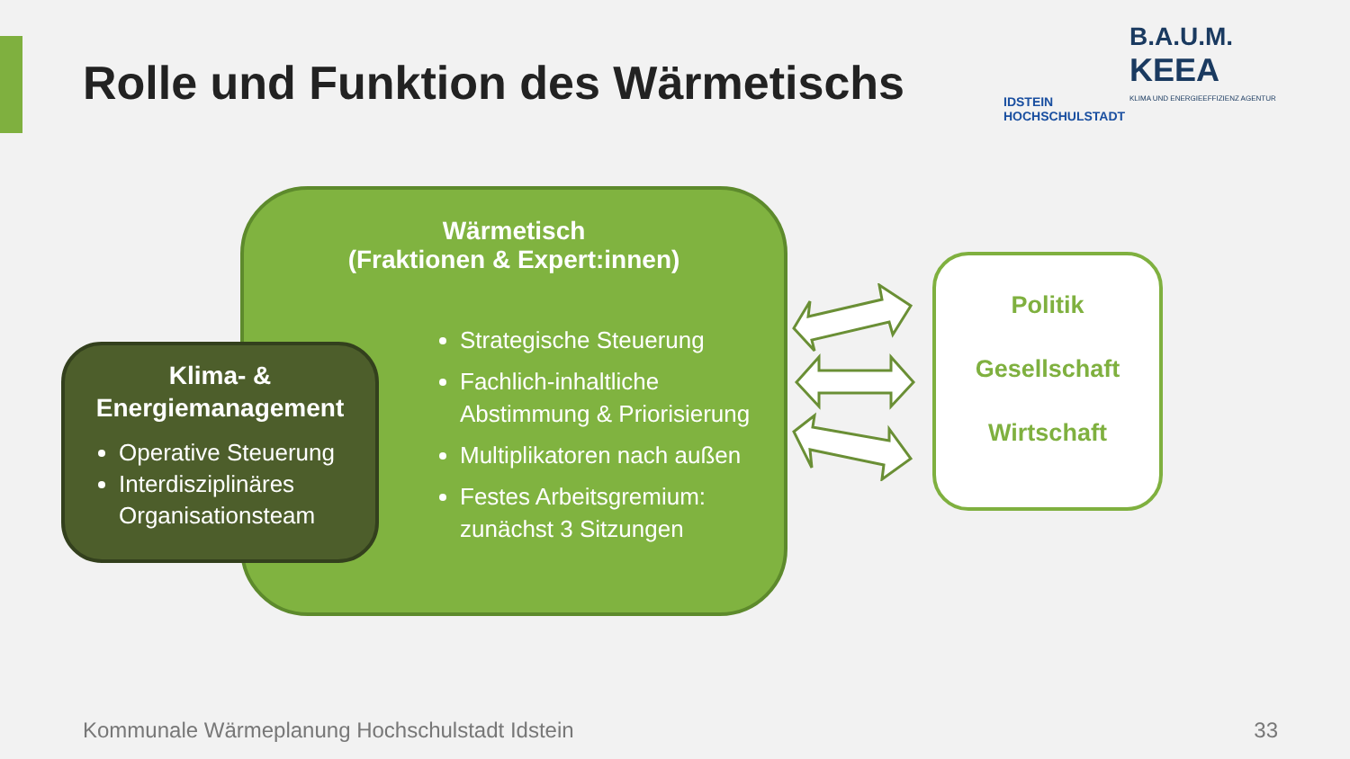Rolle und Funktion des Wärmetischs
IDSTEIN
HOCHSCHULSTADT B.A.U.M.
KEEA
KLIMA UND ENERGIEEFFIZIENZ AGENTUR
Wärmetisch
(Fraktionen & Expert:innen)
Strategische Steuerung
Fachlich-inhaltliche Abstimmung & Priorisierung
Multiplikatoren nach außen
Festes Arbeitsgremium: zunächst 3 Sitzungen
Klima- &
Energiemanagement
Operative Steuerung
Interdisziplinäres Organisationsteam
Politik
Gesellschaft
Wirtschaft
Kommunale Wärmeplanung Hochschulstadt Idstein
33